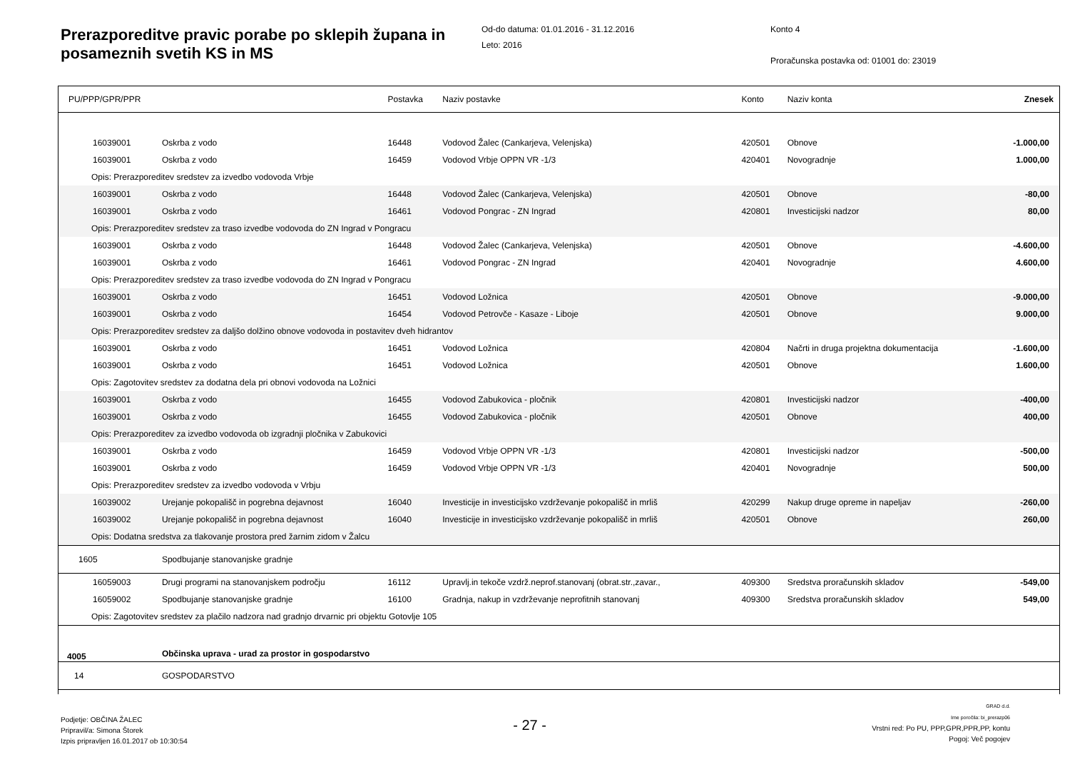Prerazporeditve pravic porabe po sklepih županа in posameznih svetih KS in MS
Od-do datuma: 01.01.2016 - 31.12.2016
Leto: 2016
Konto 4
Proračunska postavka od: 01001 do: 23019
| PU/PPP/GPR/PPR | | Postavka | Naziv postavke | Konto | Naziv konta | Znesek |
| --- | --- | --- | --- | --- | --- | --- |
| 16039001 | Oskrba z vodo | 16448 | Vodovod Žalec (Cankarjeva, Velenjska) | 420501 | Obnove | -1.000,00 |
| 16039001 | Oskrba z vodo | 16459 | Vodovod Vrbje OPPN VR -1/3 | 420401 | Novogradnje | 1.000,00 |
| Opis: Prerazporeditev sredstev za izvedbo vodovoda Vrbje | | | | | | |
| 16039001 | Oskrba z vodo | 16448 | Vodovod Žalec (Cankarjeva, Velenjska) | 420501 | Obnove | -80,00 |
| 16039001 | Oskrba z vodo | 16461 | Vodovod Pongrac - ZN Ingrad | 420801 | Investicijski nadzor | 80,00 |
| Opis: Prerazporeditev sredstev za traso izvedbe vodovoda do ZN Ingrad v Pongracu | | | | | | |
| 16039001 | Oskrba z vodo | 16448 | Vodovod Žalec (Cankarjeva, Velenjska) | 420501 | Obnove | -4.600,00 |
| 16039001 | Oskrba z vodo | 16461 | Vodovod Pongrac - ZN Ingrad | 420401 | Novogradnje | 4.600,00 |
| Opis: Prerazporeditev sredstev za traso izvedbe vodovoda do ZN Ingrad v Pongracu | | | | | | |
| 16039001 | Oskrba z vodo | 16451 | Vodovod Ložnica | 420501 | Obnove | -9.000,00 |
| 16039001 | Oskrba z vodo | 16454 | Vodovod Petrovče - Kasaze - Liboje | 420501 | Obnove | 9.000,00 |
| Opis: Prerazporeditev sredstev za daljšo dolžino obnove vodovoda in postavitev dveh hidrantov | | | | | | |
| 16039001 | Oskrba z vodo | 16451 | Vodovod Ložnica | 420804 | Načrti in druga projektna dokumentacija | -1.600,00 |
| 16039001 | Oskrba z vodo | 16451 | Vodovod Ložnica | 420501 | Obnove | 1.600,00 |
| Opis: Zagotovitev sredstev za dodatna dela pri obnovi vodovoda na Ložnici | | | | | | |
| 16039001 | Oskrba z vodo | 16455 | Vodovod Zabukovica - pločnik | 420801 | Investicijski nadzor | -400,00 |
| 16039001 | Oskrba z vodo | 16455 | Vodovod Zabukovica - pločnik | 420501 | Obnove | 400,00 |
| Opis: Prerazporeditev za izvedbo vodovoda ob izgradnji pločnika v Zabukovici | | | | | | |
| 16039001 | Oskrba z vodo | 16459 | Vodovod Vrbje OPPN VR -1/3 | 420801 | Investicijski nadzor | -500,00 |
| 16039001 | Oskrba z vodo | 16459 | Vodovod Vrbje OPPN VR -1/3 | 420401 | Novogradnje | 500,00 |
| Opis: Prerazporeditev sredstev za izvedbo vodovoda v Vrbju | | | | | | |
| 16039002 | Urejanje pokopališč in pogrebna dejavnost | 16040 | Investicije in investicijsko vzdrževanje pokopališč in mrliš | 420299 | Nakup druge opreme in napeljav | -260,00 |
| 16039002 | Urejanje pokopališč in pogrebna dejavnost | 16040 | Investicije in investicijsko vzdrževanje pokopališč in mrliš | 420501 | Obnove | 260,00 |
| Opis: Dodatna sredstva za tlakovanje prostora pred žarnim zidom v Žalcu | | | | | | |
| 1605 | Spodbujanje stanovanjske gradnje | | | | | |
| 16059003 | Drugi programi na stanovanjskem področju | 16112 | Upravlj.in tekoče vzdrž.neprof.stanovanj (obrat.str.,zavar., | 409300 | Sredstva proračunskih skladov | -549,00 |
| 16059002 | Spodbujanje stanovanjske gradnje | 16100 | Gradnja, nakup in vzdrževanje neprofitnih stanovanj | 409300 | Sredstva proračunskih skladov | 549,00 |
| Opis: Zagotovitev sredstev za plačilo nadzora nad gradnjo drvarnic pri objektu Gotovlje 105 | | | | | | |
| 4005 | Občinska uprava - urad za prostor in gospodarstvo | | | | | |
| 14 | GOSPODARSTVO | | | | | |
Podjetje: OBČINA ŽALEC
Pripravil/a: Simona Štorek
Izpis pripravljen 16.01.2017 ob 10:30:54
- 27 -
GRAD d.d.
Ime poročila: bi_prerazp06
Vrstni red: Po PU, PPP,GPR,PPR,PP, kontu
Pogoj: Več pogojev